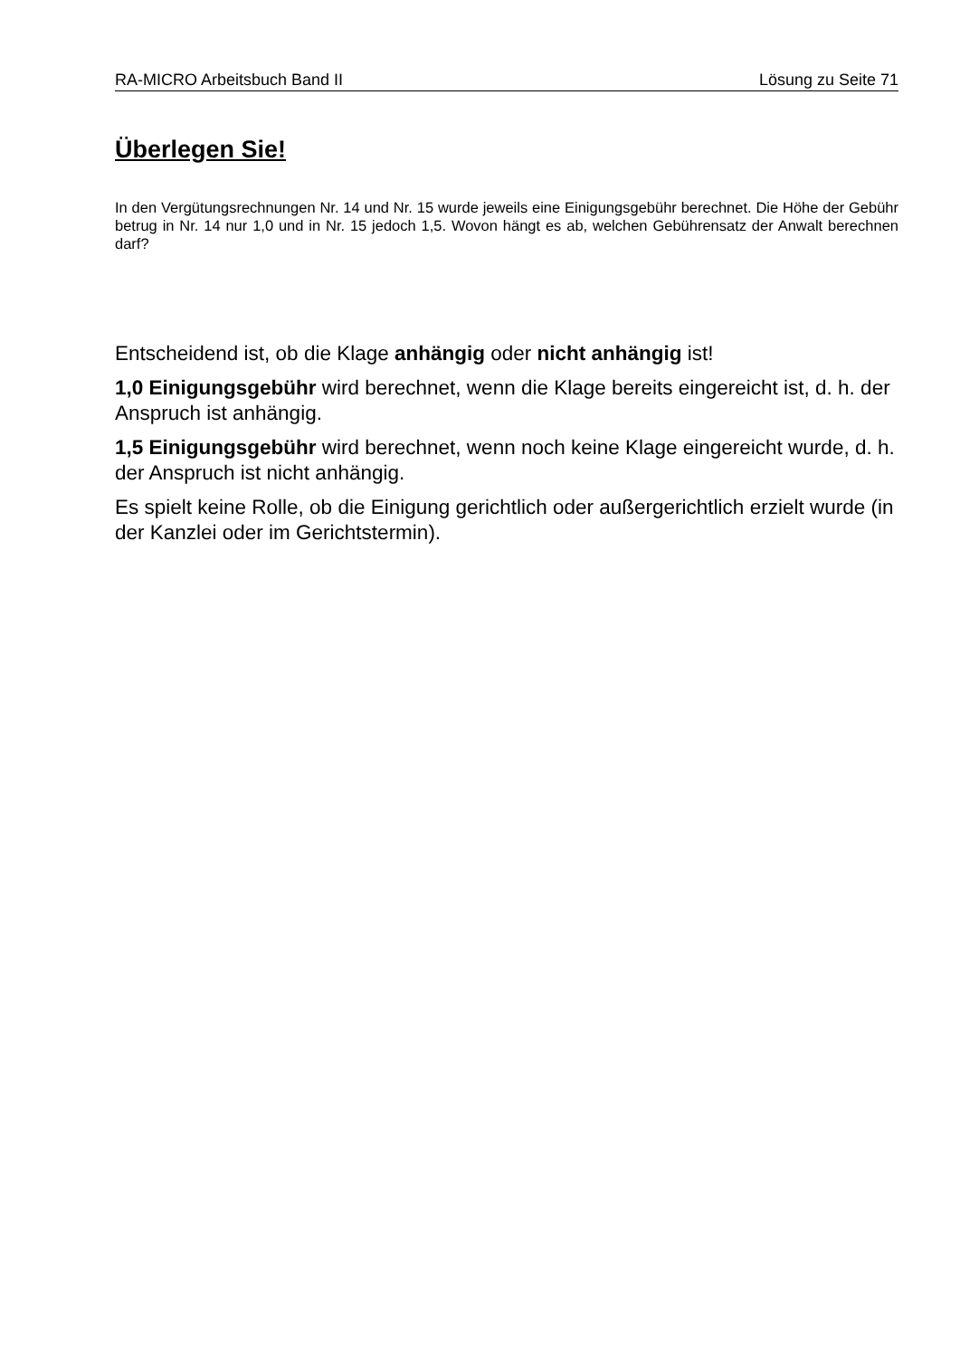RA-MICRO Arbeitsbuch Band II Lösung zu Seite 71
Überlegen Sie!
In den Vergütungsrechnungen Nr. 14 und Nr. 15 wurde jeweils eine Einigungsgebühr berechnet. Die Höhe der Gebühr betrug in Nr. 14 nur 1,0 und in Nr. 15 jedoch 1,5. Wovon hängt es ab, welchen Gebührensatz der Anwalt berechnen darf?
Entscheidend ist, ob die Klage anhängig oder nicht anhängig ist!
1,0 Einigungsgebühr wird berechnet, wenn die Klage bereits eingereicht ist, d. h. der Anspruch ist anhängig.
1,5 Einigungsgebühr wird berechnet, wenn noch keine Klage eingereicht wurde, d. h. der Anspruch ist nicht anhängig.
Es spielt keine Rolle, ob die Einigung gerichtlich oder außergerichtlich erzielt wurde (in der Kanzlei oder im Gerichtstermin).